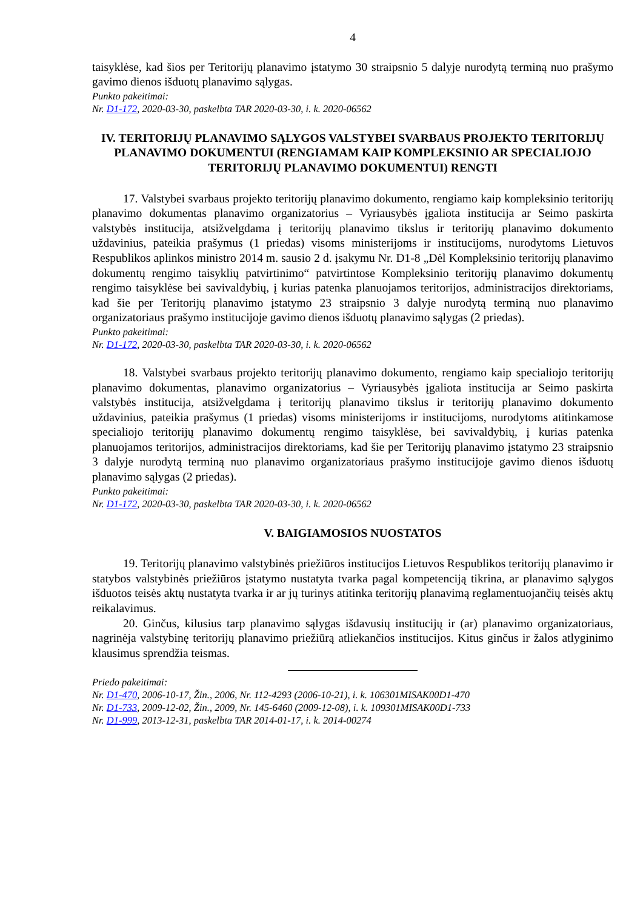4
taisyklėse, kad šios per Teritorijų planavimo įstatymo 30 straipsnio 5 dalyje nurodytą terminą nuo prašymo gavimo dienos išduotų planavimo sąlygas.
Punkto pakeitimai:
Nr. D1-172, 2020-03-30, paskelbta TAR 2020-03-30, i. k. 2020-06562
IV. TERITORIJŲ PLANAVIMO SĄLYGOS VALSTYBEI SVARBAUS PROJEKTO TERITORIJŲ PLANAVIMO DOKUMENTUI (RENGIAMAM KAIP KOMPLEKSINIO AR SPECIALIOJO TERITORIJŲ PLANAVIMO DOKUMENTUI) RENGTI
17. Valstybei svarbaus projekto teritorijų planavimo dokumento, rengiamo kaip kompleksinio teritorijų planavimo dokumentas planavimo organizatorius – Vyriausybės įgaliota institucija ar Seimo paskirta valstybės institucija, atsižvelgdama į teritorijų planavimo tikslus ir teritorijų planavimo dokumento uždavinius, pateikia prašymus (1 priedas) visoms ministerijoms ir institucijoms, nurodytoms Lietuvos Respublikos aplinkos ministro 2014 m. sausio 2 d. įsakymu Nr. D1-8 „Dėl Kompleksinio teritorijų planavimo dokumentų rengimo taisyklių patvirtinimo“ patvirtintose Kompleksinio teritorijų planavimo dokumentų rengimo taisyklėse bei savivaldybių, į kurias patenka planuojamos teritorijos, administracijos direktoriams, kad šie per Teritorijų planavimo įstatymo 23 straipsnio 3 dalyje nurodytą terminą nuo planavimo organizatoriaus prašymo institucijoje gavimo dienos išduotų planavimo sąlygas (2 priedas).
Punkto pakeitimai:
Nr. D1-172, 2020-03-30, paskelbta TAR 2020-03-30, i. k. 2020-06562
18. Valstybei svarbaus projekto teritorijų planavimo dokumento, rengiamo kaip specialiojo teritorijų planavimo dokumentas, planavimo organizatorius – Vyriausybės įgaliota institucija ar Seimo paskirta valstybės institucija, atsižvelgdama į teritorijų planavimo tikslus ir teritorijų planavimo dokumento uždavinius, pateikia prašymus (1 priedas) visoms ministerijoms ir institucijoms, nurodytoms atitinkamose specialiojo teritorijų planavimo dokumentų rengimo taisyklėse, bei savivaldybių, į kurias patenka planuojamos teritorijos, administracijos direktoriams, kad šie per Teritorijų planavimo įstatymo 23 straipsnio 3 dalyje nurodytą terminą nuo planavimo organizatoriaus prašymo institucijoje gavimo dienos išduotų planavimo sąlygas (2 priedas).
Punkto pakeitimai:
Nr. D1-172, 2020-03-30, paskelbta TAR 2020-03-30, i. k. 2020-06562
V. BAIGIAMOSIOS NUOSTATOS
19. Teritorijų planavimo valstybinės priežiūros institucijos Lietuvos Respublikos teritorijų planavimo ir statybos valstybinės priežiūros įstatymo nustatyta tvarka pagal kompetenciją tikrina, ar planavimo sąlygos išduotos teisės aktų nustatyta tvarka ir ar jų turinys atitinka teritorijų planavimą reglamentuojančių teisės aktų reikalavimus.
20. Ginčus, kilusius tarp planavimo sąlygas išdavusių institucijų ir (ar) planavimo organizatoriaus, nagrinėja valstybinę teritorijų planavimo priežiūrą atliekančios institucijos. Kitus ginčus ir žalos atlyginimo klausimus sprendžia teismas.
Priedo pakeitimai:
Nr. D1-470, 2006-10-17, Žin., 2006, Nr. 112-4293 (2006-10-21), i. k. 106301MISAK00D1-470
Nr. D1-733, 2009-12-02, Žin., 2009, Nr. 145-6460 (2009-12-08), i. k. 109301MISAK00D1-733
Nr. D1-999, 2013-12-31, paskelbta TAR 2014-01-17, i. k. 2014-00274